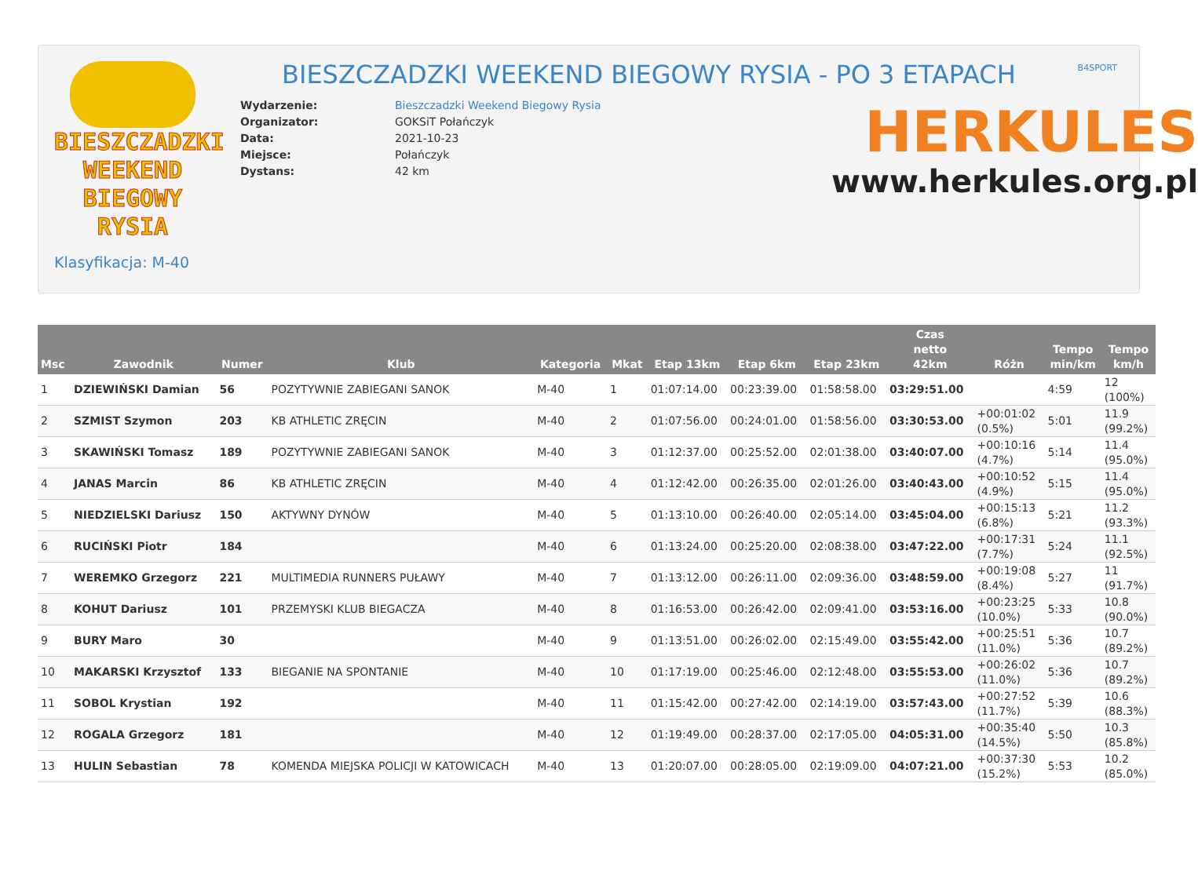BIESZCZADZKI
WEEKEND
BIEGOWY RYSIA
BIESZCZADZKI WEEKEND BIEGOWY RYSIA - PO 3 ETAPACH
B4SPORT
| Wydarzenie: | Bieszczadzki Weekend Biegowy Rysia |
| Organizator: | GOKSiT Połańczyk |
| Data: | 2021-10-23 |
| Miejsce: | Połańczyk |
| Dystans: | 42 km |
HERKULES
www.herkules.org.pl
Klasyfikacja: M-40
| Msc | Zawodnik | Numer | Klub | Kategoria | Mkat | Etap 13km | Etap 6km | Etap 23km | Czas netto 42km | Różn | Tempo min/km | Tempo km/h |
| --- | --- | --- | --- | --- | --- | --- | --- | --- | --- | --- | --- | --- |
| 1 | DZIEWIŃSKI Damian | 56 | POZYTYWNIE ZABIEGANI SANOK | M-40 | 1 | 01:07:14.00 | 00:23:39.00 | 01:58:58.00 | 03:29:51.00 | | 4:59 | 12 (100%) |
| 2 | SZMIST Szymon | 203 | KB ATHLETIC ZRĘCIN | M-40 | 2 | 01:07:56.00 | 00:24:01.00 | 01:58:56.00 | 03:30:53.00 | +00:01:02 (0.5%) | 5:01 | 11.9 (99.2%) |
| 3 | SKAWIŃSKI Tomasz | 189 | POZYTYWNIE ZABIEGANI SANOK | M-40 | 3 | 01:12:37.00 | 00:25:52.00 | 02:01:38.00 | 03:40:07.00 | +00:10:16 (4.7%) | 5:14 | 11.4 (95.0%) |
| 4 | JANAS Marcin | 86 | KB ATHLETIC ZRĘCIN | M-40 | 4 | 01:12:42.00 | 00:26:35.00 | 02:01:26.00 | 03:40:43.00 | +00:10:52 (4.9%) | 5:15 | 11.4 (95.0%) |
| 5 | NIEDZIELSKI Dariusz | 150 | AKTYWNY DYNÓW | M-40 | 5 | 01:13:10.00 | 00:26:40.00 | 02:05:14.00 | 03:45:04.00 | +00:15:13 (6.8%) | 5:21 | 11.2 (93.3%) |
| 6 | RUCIŃSKI Piotr | 184 | | M-40 | 6 | 01:13:24.00 | 00:25:20.00 | 02:08:38.00 | 03:47:22.00 | +00:17:31 (7.7%) | 5:24 | 11.1 (92.5%) |
| 7 | WEREMKO Grzegorz | 221 | MULTIMEDIA RUNNERS PUŁAWY | M-40 | 7 | 01:13:12.00 | 00:26:11.00 | 02:09:36.00 | 03:48:59.00 | +00:19:08 (8.4%) | 5:27 | 11 (91.7%) |
| 8 | KOHUT Dariusz | 101 | PRZEMYSKI KLUB BIEGACZA | M-40 | 8 | 01:16:53.00 | 00:26:42.00 | 02:09:41.00 | 03:53:16.00 | +00:23:25 (10.0%) | 5:33 | 10.8 (90.0%) |
| 9 | BURY Maro | 30 | | M-40 | 9 | 01:13:51.00 | 00:26:02.00 | 02:15:49.00 | 03:55:42.00 | +00:25:51 (11.0%) | 5:36 | 10.7 (89.2%) |
| 10 | MAKARSKI Krzysztof | 133 | BIEGANIE NA SPONTANIE | M-40 | 10 | 01:17:19.00 | 00:25:46.00 | 02:12:48.00 | 03:55:53.00 | +00:26:02 (11.0%) | 5:36 | 10.7 (89.2%) |
| 11 | SOBOL Krystian | 192 | | M-40 | 11 | 01:15:42.00 | 00:27:42.00 | 02:14:19.00 | 03:57:43.00 | +00:27:52 (11.7%) | 5:39 | 10.6 (88.3%) |
| 12 | ROGALA Grzegorz | 181 | | M-40 | 12 | 01:19:49.00 | 00:28:37.00 | 02:17:05.00 | 04:05:31.00 | +00:35:40 (14.5%) | 5:50 | 10.3 (85.8%) |
| 13 | HULIN Sebastian | 78 | KOMENDA MIEJSKA POLICJI W KATOWICACH | M-40 | 13 | 01:20:07.00 | 00:28:05.00 | 02:19:09.00 | 04:07:21.00 | +00:37:30 (15.2%) | 5:53 | 10.2 (85.0%) |